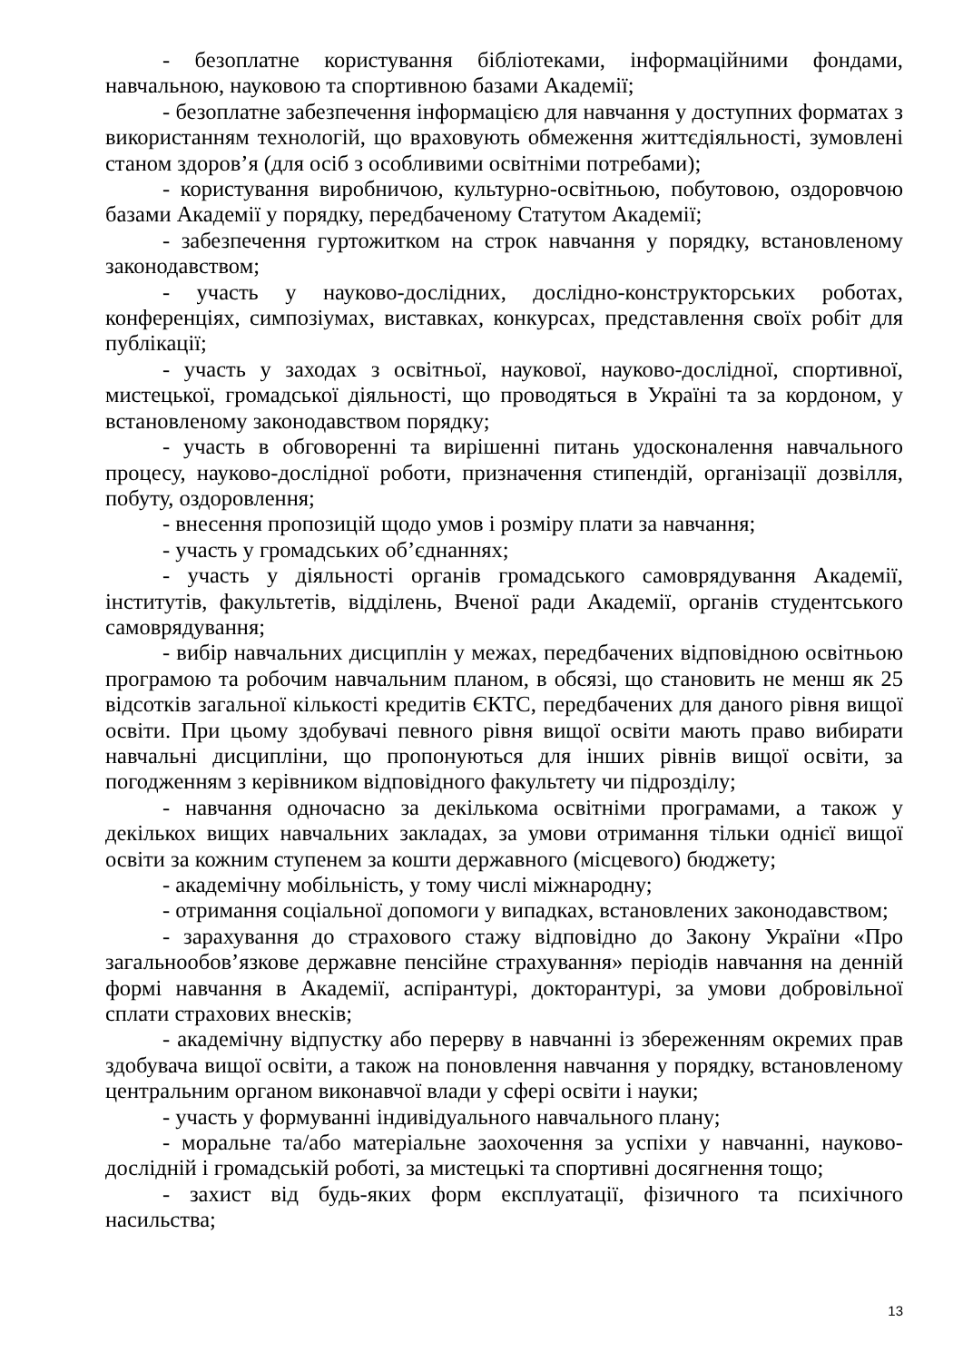- безоплатне користування бібліотеками, інформаційними фондами, навчальною, науковою та спортивною базами Академії;
- безоплатне забезпечення інформацією для навчання у доступних форматах з використанням технологій, що враховують обмеження життєдіяльності, зумовлені станом здоров’я (для осіб з особливими освітніми потребами);
- користування виробничою, культурно-освітньою, побутовою, оздоровчою базами Академії у порядку, передбаченому Статутом Академії;
- забезпечення гуртожитком на строк навчання у порядку, встановленому законодавством;
- участь у науково-дослідних, дослідно-конструкторських роботах, конференціях, симпозіумах, виставках, конкурсах, представлення своїх робіт для публікації;
- участь у заходах з освітньої, наукової, науково-дослідної, спортивної, мистецької, громадської діяльності, що проводяться в Україні та за кордоном, у встановленому законодавством порядку;
- участь в обговоренні та вирішенні питань удосконалення навчального процесу, науково-дослідної роботи, призначення стипендій, організації дозвілля, побуту, оздоровлення;
- внесення пропозицій щодо умов і розміру плати за навчання;
- участь у громадських об’єднаннях;
- участь у діяльності органів громадського самоврядування Академії, інститутів, факультетів, відділень, Вченої ради Академії, органів студентського самоврядування;
- вибір навчальних дисциплін у межах, передбачених відповідною освітньою програмою та робочим навчальним планом, в обсязі, що становить не менш як 25 відсотків загальної кількості кредитів ЄКТС, передбачених для даного рівня вищої освіти. При цьому здобувачі певного рівня вищої освіти мають право вибирати навчальні дисципліни, що пропонуються для інших рівнів вищої освіти, за погодженням з керівником відповідного факультету чи підрозділу;
- навчання одночасно за декількома освітніми програмами, а також у декількох вищих навчальних закладах, за умови отримання тільки однієї вищої освіти за кожним ступенем за кошти державного (місцевого) бюджету;
- академічну мобільність, у тому числі міжнародну;
- отримання соціальної допомоги у випадках, встановлених законодавством;
- зарахування до страхового стажу відповідно до Закону України «Про загальнообов’язкове державне пенсійне страхування» періодів навчання на денній формі навчання в Академії, аспірантурі, докторантурі, за умови добровільної сплати страхових внесків;
- академічну відпустку або перерву в навчанні із збереженням окремих прав здобувача вищої освіти, а також на поновлення навчання у порядку, встановленому центральним органом виконавчої влади у сфері освіти і науки;
- участь у формуванні індивідуального навчального плану;
- моральне та/або матеріальне заохочення за успіхи у навчанні, науково-дослідній і громадській роботі, за мистецькі та спортивні досягнення тощо;
- захист від будь-яких форм експлуатації, фізичного та психічного насильства;
13